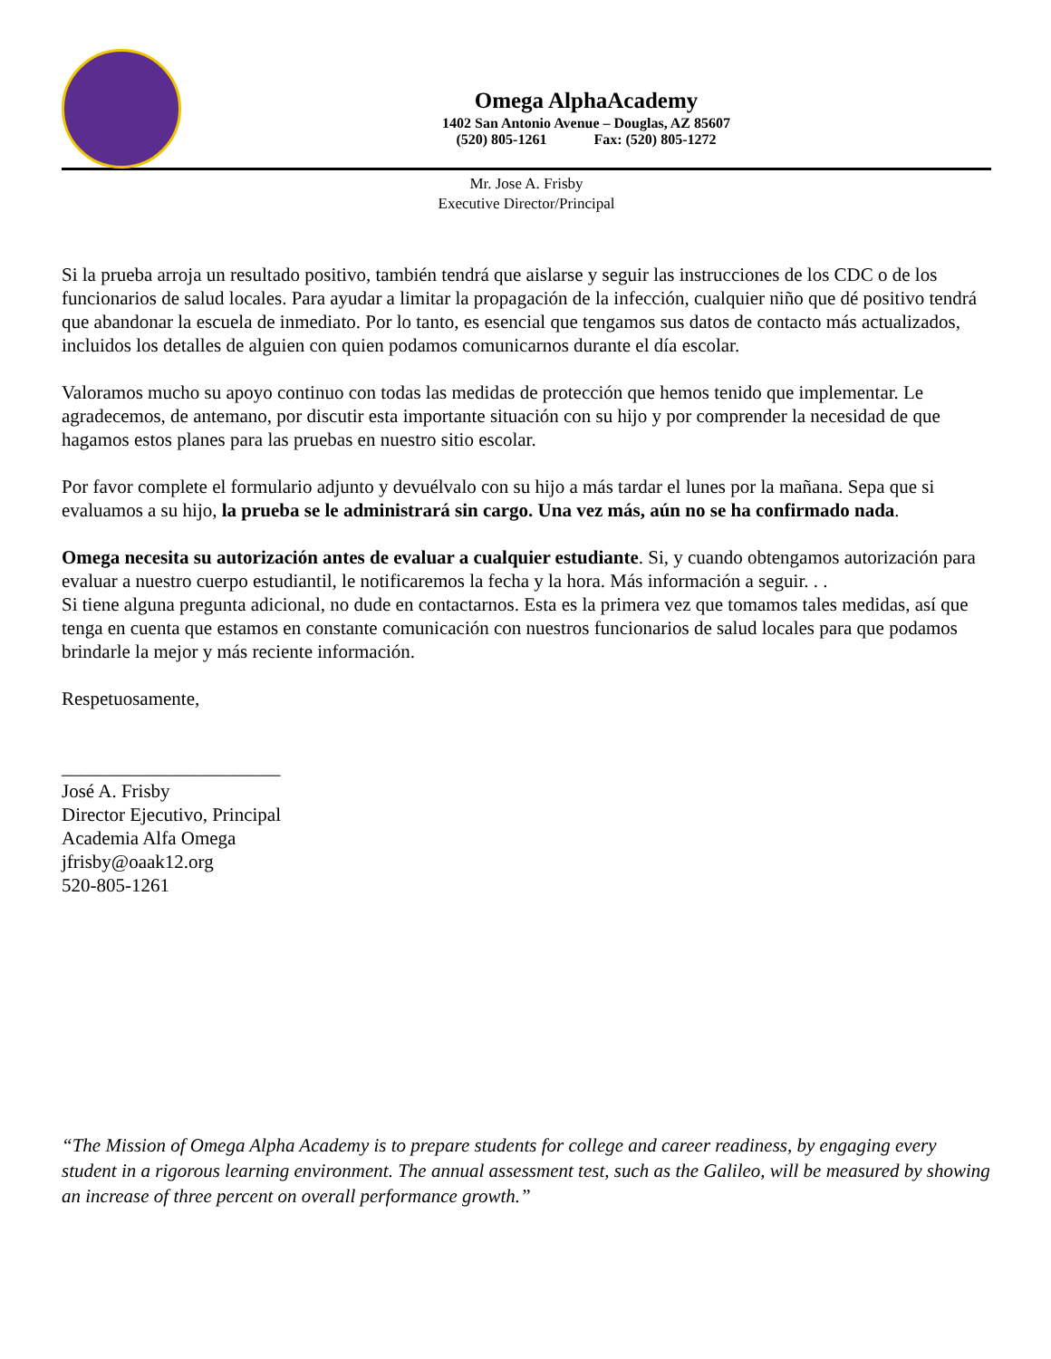Omega AlphaAcademy
1402 San Antonio Avenue – Douglas, AZ 85607
(520) 805-1261 Fax: (520) 805-1272
Mr. Jose A. Frisby
Executive Director/Principal
Si la prueba arroja un resultado positivo, también tendrá que aislarse y seguir las instrucciones de los CDC o de los funcionarios de salud locales. Para ayudar a limitar la propagación de la infección, cualquier niño que dé positivo tendrá que abandonar la escuela de inmediato. Por lo tanto, es esencial que tengamos sus datos de contacto más actualizados, incluidos los detalles de alguien con quien podamos comunicarnos durante el día escolar.
Valoramos mucho su apoyo continuo con todas las medidas de protección que hemos tenido que implementar. Le agradecemos, de antemano, por discutir esta importante situación con su hijo y por comprender la necesidad de que hagamos estos planes para las pruebas en nuestro sitio escolar.
Por favor complete el formulario adjunto y devuélvalo con su hijo a más tardar el lunes por la mañana. Sepa que si evaluamos a su hijo, la prueba se le administrará sin cargo. Una vez más, aún no se ha confirmado nada.
Omega necesita su autorización antes de evaluar a cualquier estudiante. Si, y cuando obtengamos autorización para evaluar a nuestro cuerpo estudiantil, le notificaremos la fecha y la hora. Más información a seguir. . .
Si tiene alguna pregunta adicional, no dude en contactarnos. Esta es la primera vez que tomamos tales medidas, así que tenga en cuenta que estamos en constante comunicación con nuestros funcionarios de salud locales para que podamos brindarle la mejor y más reciente información.
Respetuosamente,
_______________________
José A. Frisby
Director Ejecutivo, Principal
Academia Alfa Omega
jfrisby@oaak12.org
520-805-1261
“The Mission of Omega Alpha Academy is to prepare students for college and career readiness, by engaging every student in a rigorous learning environment. The annual assessment test, such as the Galileo, will be measured by showing an increase of three percent on overall performance growth.”